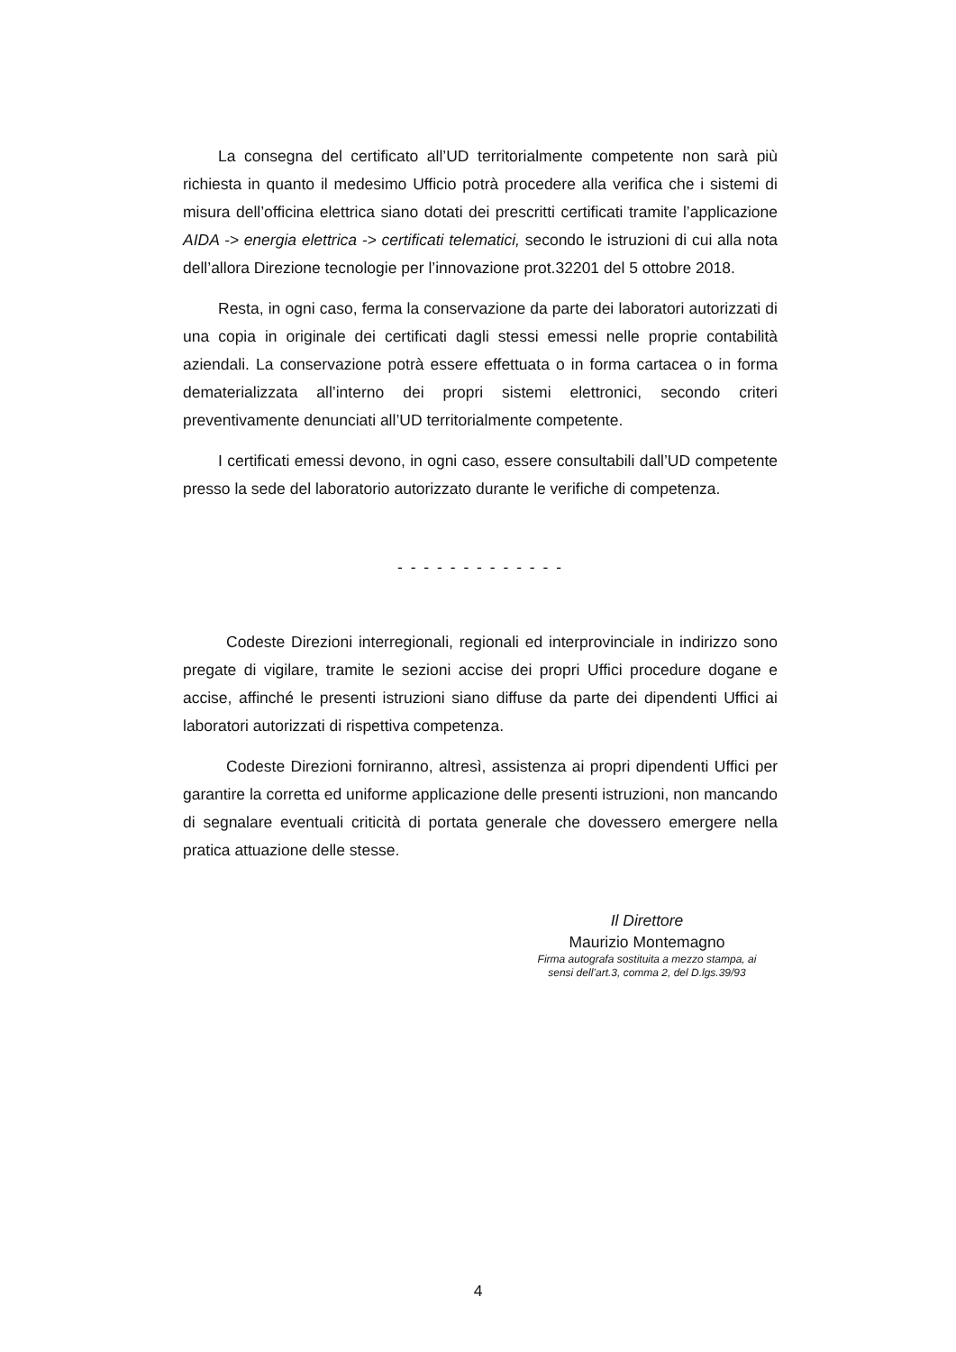La consegna del certificato all’UD territorialmente competente non sarà più richiesta in quanto il medesimo Ufficio potrà procedere alla verifica che i sistemi di misura dell’officina elettrica siano dotati dei prescritti certificati tramite l’applicazione AIDA -> energia elettrica -> certificati telematici, secondo le istruzioni di cui alla nota dell’allora Direzione tecnologie per l’innovazione prot.32201 del 5 ottobre 2018.
Resta, in ogni caso, ferma la conservazione da parte dei laboratori autorizzati di una copia in originale dei certificati dagli stessi emessi nelle proprie contabilità aziendali. La conservazione potrà essere effettuata o in forma cartacea o in forma dematerializzata all’interno dei propri sistemi elettronici, secondo criteri preventivamente denunciati all’UD territorialmente competente.
I certificati emessi devono, in ogni caso, essere consultabili dall’UD competente presso la sede del laboratorio autorizzato durante le verifiche di competenza.
- - - - - - - - - - - - -
Codeste Direzioni interregionali, regionali ed interprovinciale in indirizzo sono pregate di vigilare, tramite le sezioni accise dei propri Uffici procedure dogane e accise, affinché le presenti istruzioni siano diffuse da parte dei dipendenti Uffici ai laboratori autorizzati di rispettiva competenza.
Codeste Direzioni forniranno, altresì, assistenza ai propri dipendenti Uffici per garantire la corretta ed uniforme applicazione delle presenti istruzioni, non mancando di segnalare eventuali criticità di portata generale che dovessero emergere nella pratica attuazione delle stesse.
Il Direttore
Maurizio Montemagno
Firma autografa sostituita a mezzo stampa, ai
sensi dell’art.3, comma 2, del D.lgs.39/93
4